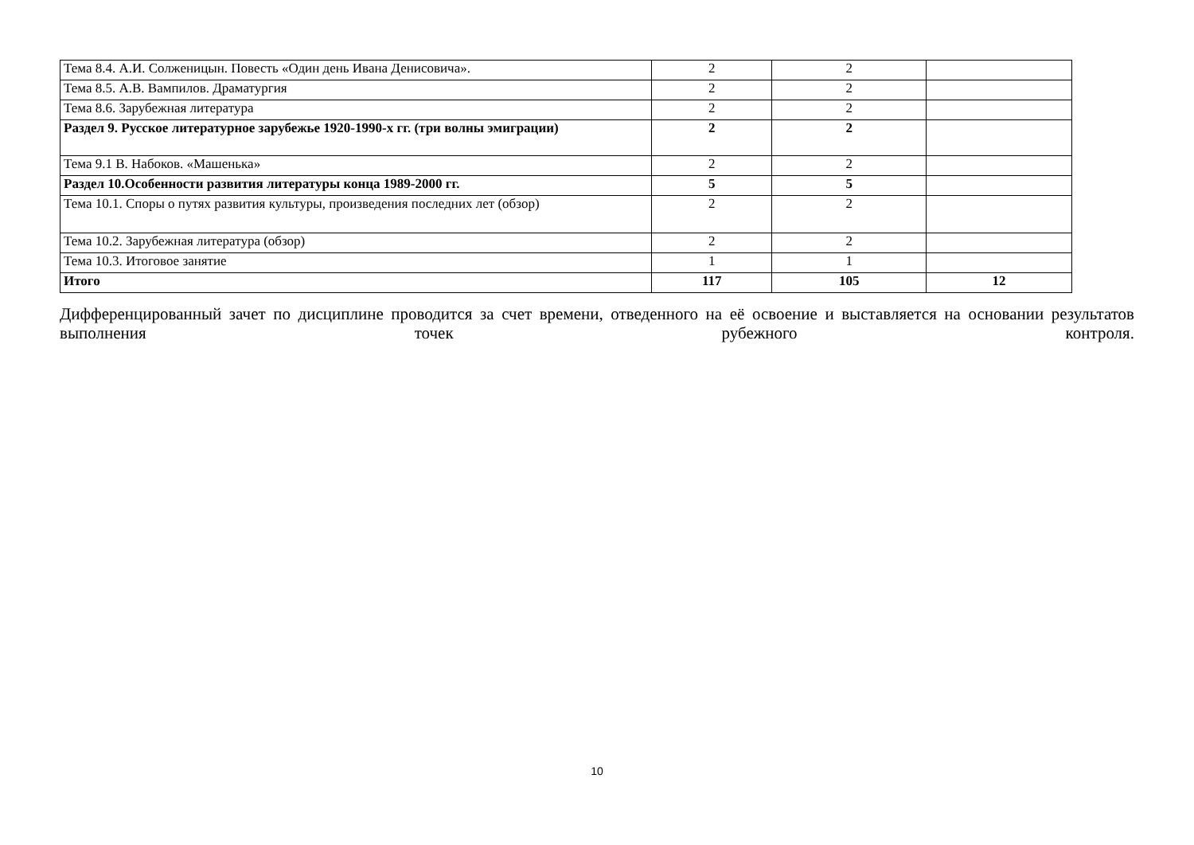| Тема 8.4. А.И. Солженицын. Повесть «Один день Ивана Денисовича». | 2 | 2 | |
| Тема 8.5. А.В. Вампилов. Драматургия | 2 | 2 | |
| Тема 8.6. Зарубежная литература | 2 | 2 | |
| Раздел 9. Русское литературное зарубежье 1920-1990-х гг. (три волны эмиграции) | 2 | 2 | |
| Тема 9.1 В. Набоков. «Машенька» | 2 | 2 | |
| Раздел 10.Особенности развития литературы конца 1989-2000 гг. | 5 | 5 | |
| Тема 10.1. Споры о путях развития культуры, произведения последних лет (обзор) | 2 | 2 | |
| Тема 10.2. Зарубежная литература (обзор) | 2 | 2 | |
| Тема 10.3. Итоговое занятие | 1 | 1 | |
| Итого | 117 | 105 | 12 |
Дифференцированный зачет по дисциплине проводится за счет времени, отведенного на её освоение и выставляется на основании результатов выполнения точек рубежного контроля.
10